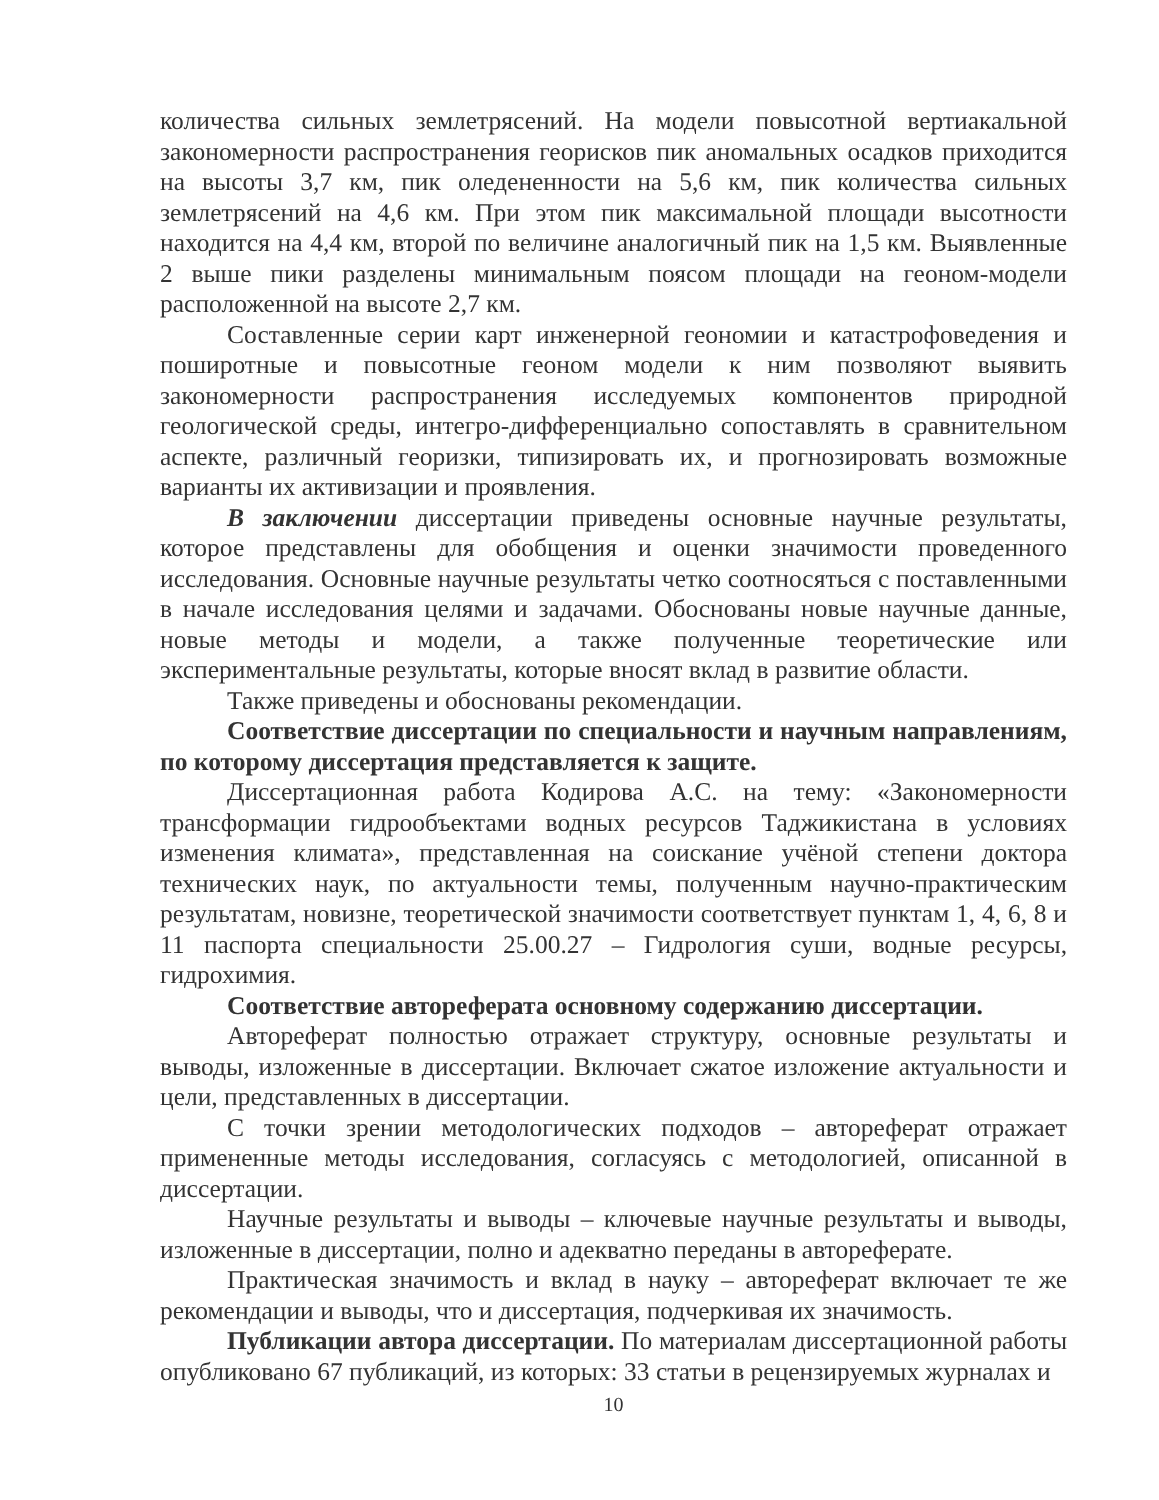количества сильных землетрясений. На модели повысотной вертиакальной закономерности распространения георисков пик аномальных осадков приходится на высоты 3,7 км, пик оледененности на 5,6 км, пик количества сильных землетрясений на 4,6 км. При этом пик максимальной площади высотности находится на 4,4 км, второй по величине аналогичный пик на 1,5 км. Выявленные 2 выше пики разделены минимальным поясом площади на геоном-модели расположенной на высоте 2,7 км.
Составленные серии карт инженерной геономии и катастрофоведения и поширотные и повысотные геоном модели к ним позволяют выявить закономерности распространения исследуемых компонентов природной геологической среды, интегро-дифференциально сопоставлять в сравнительном аспекте, различный георизки, типизировать их, и прогнозировать возможные варианты их активизации и проявления.
В заключении диссертации приведены основные научные результаты, которое представлены для обобщения и оценки значимости проведенного исследования. Основные научные результаты четко соотносяться с поставленными в начале исследования целями и задачами. Обоснованы новые научные данные, новые методы и модели, а также полученные теоретические или экспериментальные результаты, которые вносят вклад в развитие области.
Также приведены и обоснованы рекомендации.
Соответствие диссертации по специальности и научным направлениям, по которому диссертация представляется к защите.
Диссертационная работа Кодирова А.С. на тему: «Закономерности трансформации гидрообъектами водных ресурсов Таджикистана в условиях изменения климата», представленная на соискание учёной степени доктора технических наук, по актуальности темы, полученным научно-практическим результатам, новизне, теоретической значимости соответствует пунктам 1, 4, 6, 8 и 11 паспорта специальности 25.00.27 – Гидрология суши, водные ресурсы, гидрохимия.
Соответствие автореферата основному содержанию диссертации.
Автореферат полностью отражает структуру, основные результаты и выводы, изложенные в диссертации. Включает сжатое изложение актуальности и цели, представленных в диссертации.
С точки зрении методологических подходов – автореферат отражает примененные методы исследования, согласуясь с методологией, описанной в диссертации.
Научные результаты и выводы – ключевые научные результаты и выводы, изложенные в диссертации, полно и адекватно переданы в автореферате.
Практическая значимость и вклад в науку – автореферат включает те же рекомендации и выводы, что и диссертация, подчеркивая их значимость.
Публикации автора диссертации. По материалам диссертационной работы опубликовано 67 публикаций, из которых: 33 статьи в рецензируемых журналах и
10